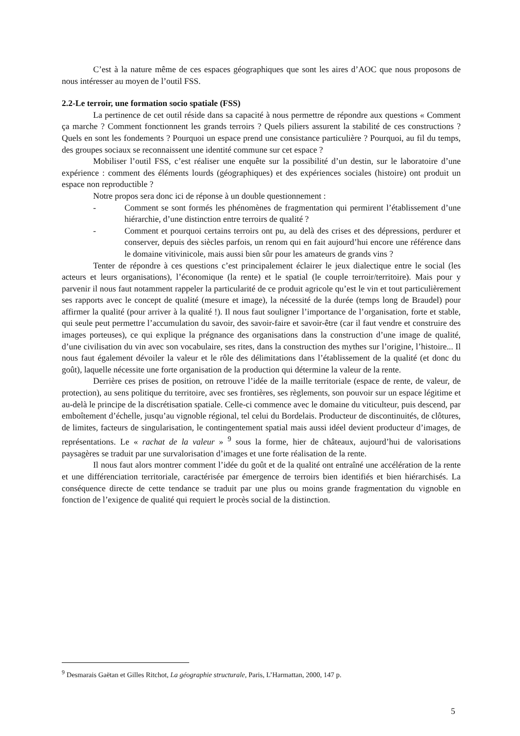C’est à la nature même de ces espaces géographiques que sont les aires d’AOC que nous proposons de nous intéresser au moyen de l’outil FSS.
2.2-Le terroir, une formation socio spatiale (FSS)
La pertinence de cet outil réside dans sa capacité à nous permettre de répondre aux questions « Comment ça marche ? Comment fonctionnent les grands terroirs ? Quels piliers assurent la stabilité de ces constructions ? Quels en sont les fondements ? Pourquoi un espace prend une consistance particulière ? Pourquoi, au fil du temps, des groupes sociaux se reconnaissent une identité commune sur cet espace ?
Mobiliser l’outil FSS, c’est réaliser une enquête sur la possibilité d’un destin, sur le laboratoire d’une expérience : comment des éléments lourds (géographiques) et des expériences sociales (histoire) ont produit un espace non reproductible ?
Notre propos sera donc ici de réponse à un double questionnement :
- Comment se sont formés les phénomènes de fragmentation qui permirent l’établissement d’une hiérarchie, d’une distinction entre terroirs de qualité ?
- Comment et pourquoi certains terroirs ont pu, au delà des crises et des dépressions, perdurer et conserver, depuis des siècles parfois, un renom qui en fait aujourd’hui encore une référence dans le domaine vitivinicole, mais aussi bien sûr pour les amateurs de grands vins ?
Tenter de répondre à ces questions c’est principalement éclairer le jeux dialectique entre le social (les acteurs et leurs organisations), l’économique (la rente) et le spatial (le couple terroir/territoire). Mais pour y parvenir il nous faut notamment rappeler la particularité de ce produit agricole qu’est le vin et tout particulièrement ses rapports avec le concept de qualité (mesure et image), la nécessité de la durée (temps long de Braudel) pour affirmer la qualité (pour arriver à la qualité !). Il nous faut souligner l’importance de l’organisation, forte et stable, qui seule peut permettre l’accumulation du savoir, des savoir-faire et savoir-être (car il faut vendre et construire des images porteuses), ce qui explique la prégnance des organisations dans la construction d’une image de qualité, d’une civilisation du vin avec son vocabulaire, ses rites, dans la construction des mythes sur l’origine, l’histoire... Il nous faut également dévoiler la valeur et le rôle des délimitations dans l’établissement de la qualité (et donc du goût), laquelle nécessite une forte organisation de la production qui détermine la valeur de la rente.
Derrière ces prises de position, on retrouve l’idée de la maille territoriale (espace de rente, de valeur, de protection), au sens politique du territoire, avec ses frontières, ses règlements, son pouvoir sur un espace légitime et au-delà le principe de la discrétisation spatiale. Celle-ci commence avec le domaine du viticulteur, puis descend, par emboîtement d’échelle, jusqu’au vignoble régional, tel celui du Bordelais. Producteur de discontinuités, de clôtures, de limites, facteurs de singularisation, le contingentement spatial mais aussi idéel devient producteur d’images, de représentations. Le « rachat de la valeur » <sup>9</sup> sous la forme, hier de châteaux, aujourd’hui de valorisations paysagères se traduit par une survalorisation d’images et une forte réalisation de la rente.
Il nous faut alors montrer comment l’idée du goût et de la qualité ont entraîné une accélération de la rente et une différenciation territoriale, caractérisée par émergence de terroirs bien identifiés et bien hiérarchisés. La conséquence directe de cette tendance se traduit par une plus ou moins grande fragmentation du vignoble en fonction de l’exigence de qualité qui requiert le procès social de la distinction.
<sup>9</sup> Desmarais Gaëtan et Gilles Ritchot, La géographie structurale, Paris, L’Harmattan, 2000, 147 p.
5